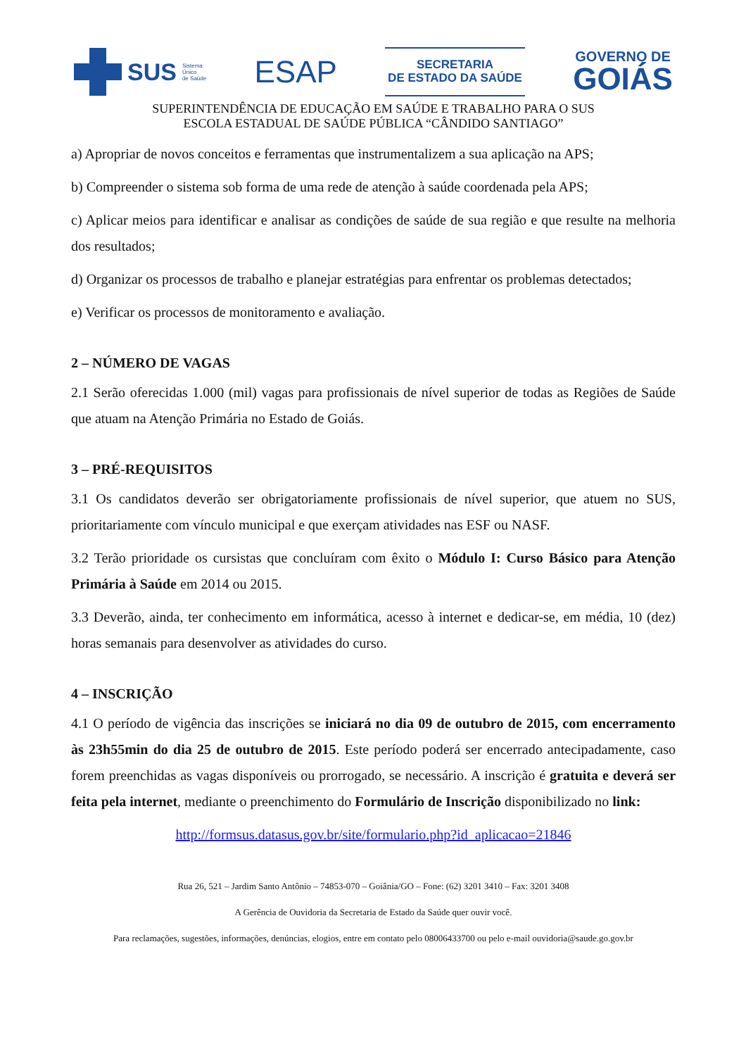SUS Sistema
Único
de Saúde
ESAP
SECRETARIA
DE ESTADO DA SAÚDE
GOVERNO DE
GOIÁS
SUPERINTENDÊNCIA DE EDUCAÇÃO EM SAÚDE E TRABALHO PARA O SUS
ESCOLA ESTADUAL DE SAÚDE PÚBLICA “CÂNDIDO SANTIAGO”
a) Apropriar de novos conceitos e ferramentas que instrumentalizem a sua aplicação na APS;
b) Compreender o sistema sob forma de uma rede de atenção à saúde coordenada pela APS;
c) Aplicar meios para identificar e analisar as condições de saúde de sua região e que resulte na melhoria dos resultados;
d) Organizar os processos de trabalho e planejar estratégias para enfrentar os problemas detectados;
e) Verificar os processos de monitoramento e avaliação.
2 – NÚMERO DE VAGAS
2.1 Serão oferecidas 1.000 (mil) vagas para profissionais de nível superior de todas as Regiões de Saúde que atuam na Atenção Primária no Estado de Goiás.
3 – PRÉ-REQUISITOS
3.1 Os candidatos deverão ser obrigatoriamente profissionais de nível superior, que atuem no SUS, prioritariamente com vínculo municipal e que exerçam atividades nas ESF ou NASF.
3.2 Terão prioridade os cursistas que concluíram com êxito o Módulo I: Curso Básico para Atenção Primária à Saúde em 2014 ou 2015.
3.3 Deverão, ainda, ter conhecimento em informática, acesso à internet e dedicar-se, em média, 10 (dez) horas semanais para desenvolver as atividades do curso.
4 – INSCRIÇÃO
4.1 O período de vigência das inscrições se iniciará no dia 09 de outubro de 2015, com encerramento às 23h55min do dia 25 de outubro de 2015. Este período poderá ser encerrado antecipadamente, caso forem preenchidas as vagas disponíveis ou prorrogado, se necessário. A inscrição é gratuita e deverá ser feita pela internet, mediante o preenchimento do Formulário de Inscrição disponibilizado no link:
http://formsus.datasus.gov.br/site/formulario.php?id_aplicacao=21846
Rua 26, 521 – Jardim Santo Antônio – 74853-070 – Goiânia/GO – Fone: (62) 3201 3410 – Fax: 3201 3408
A Gerência de Ouvidoria da Secretaria de Estado da Saúde quer ouvir você.
Para reclamações, sugestões, informações, denúncias, elogios, entre em contato pelo 08006433700 ou pelo e-mail ouvidoria@saude.go.gov.br